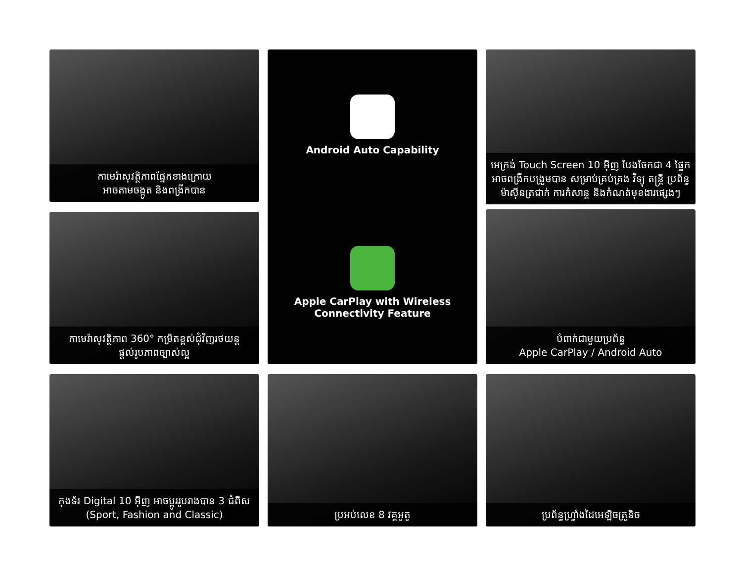កាមេរ៉ាសុវត្ថិភាពផ្នែកខាងក្រោយ
អាចតាមចង្កូត និងពង្រីកបាន
Android Auto Capability
Apple CarPlay with Wireless
Connectivity Feature
អេក្រង់ Touch Screen 10 អ៊ីញ បែងចែកជា 4 ផ្នែក អាចពង្រីកបង្រួមបាន សម្រាប់គ្រប់គ្រង វិទ្យុ តន្ត្រី ប្រព័ន្ធម៉ាស៊ីនត្រជាក់ ការកំសាន្ត និងកំណត់មុខងារផ្សេងៗ
បំពាក់ជាមួយប្រព័ន្ធ
Apple CarPlay / Android Auto
កាមេរ៉ាសុវត្ថិភាព 360° កម្រិតខ្ពស់ជុំវិញរថយន្ត
ផ្តល់រូបភាពច្បាស់ល្អ
កុងទ័រ Digital 10 អ៊ីញ អាចប្តូររូបរាងបាន 3 ជំពីស
(Sport, Fashion and Classic)
ប្រអប់លេខ 8 វគ្គអូតូ
ប្រព័ន្ធហ្វ្រាំងដៃអេឡិចត្រូនិច